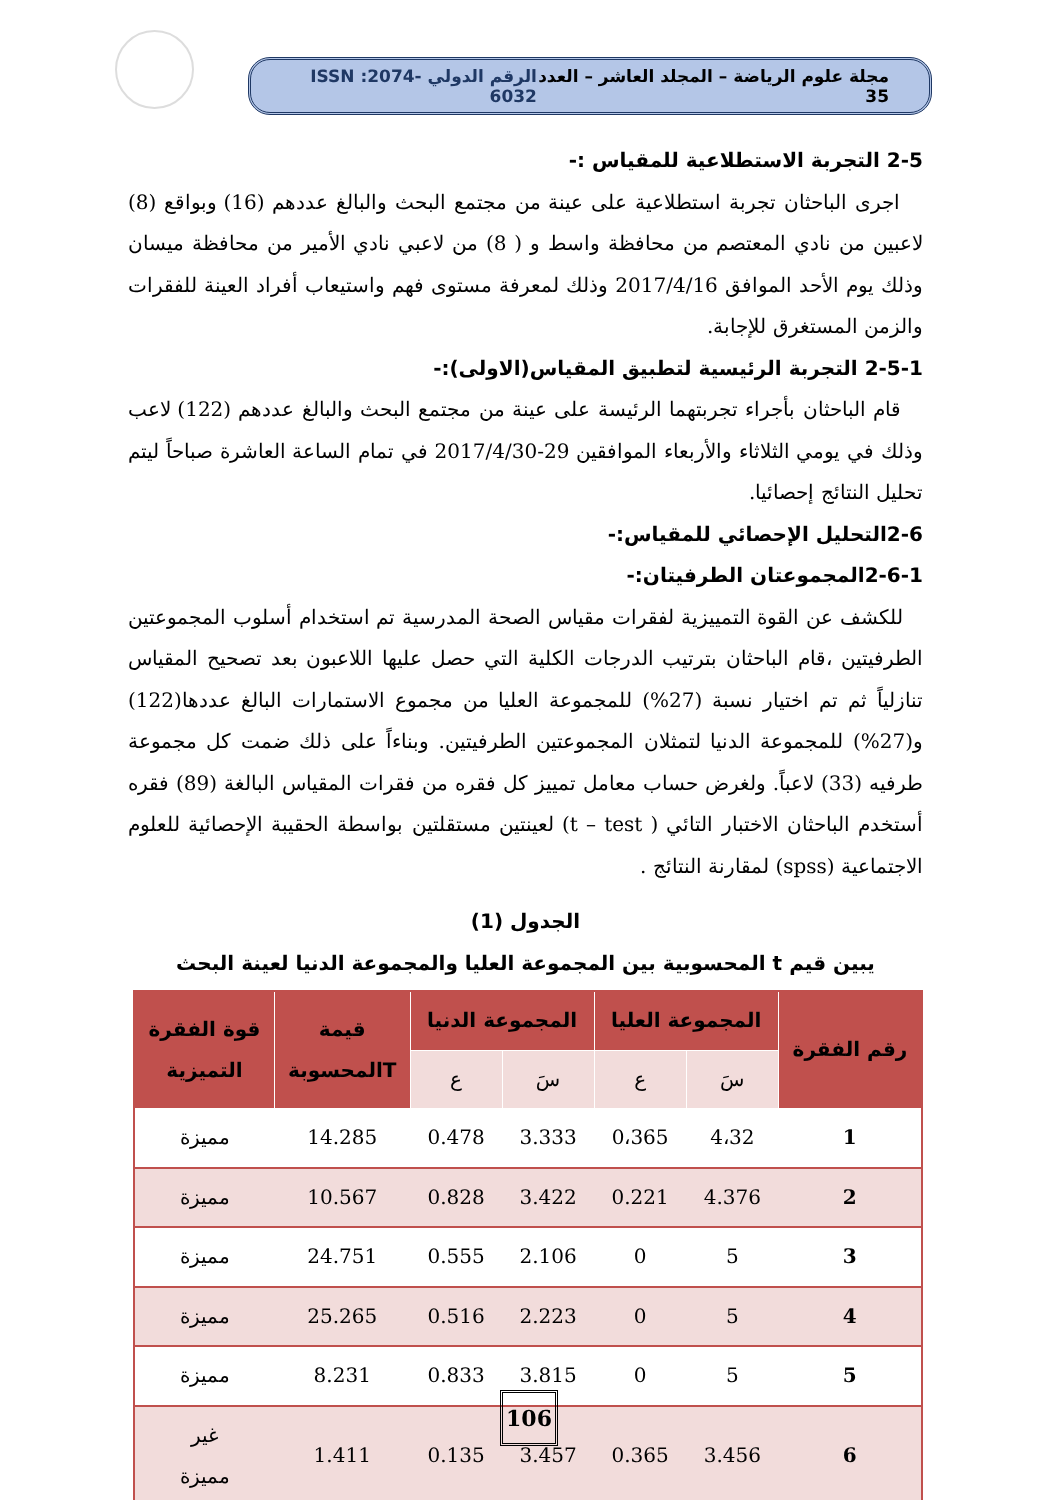مجلة علوم الرياضة – المجلد العاشر – العدد 35 الرقم الدولي ISSN :2074-6032
2-5 التجربة الاستطلاعية للمقياس :-
اجرى الباحثان تجربة استطلاعية على عينة من مجتمع البحث والبالغ عددهم (16) وبواقع (8) لاعبين من نادي المعتصم من محافظة واسط و ( 8) من لاعبي نادي الأمير من محافظة ميسان وذلك يوم الأحد الموافق 2017/4/16 وذلك لمعرفة مستوى فهم واستيعاب أفراد العينة للفقرات والزمن المستغرق للإجابة.
2-5-1 التجربة الرئيسية لتطبيق المقياس(الاولى):-
قام الباحثان بأجراء تجربتهما الرئيسة على عينة من مجتمع البحث والبالغ عددهم (122) لاعب وذلك في يومي الثلاثاء والأربعاء الموافقين 29-2017/4/30 في تمام الساعة العاشرة صباحاً ليتم تحليل النتائج إحصائيا.
2-6التحليل الإحصائي للمقياس:-
2-6-1المجموعتان الطرفيتان:-
للكشف عن القوة التمييزية لفقرات مقياس الصحة المدرسية تم استخدام أسلوب المجموعتين الطرفيتين ،قام الباحثان بترتيب الدرجات الكلية التي حصل عليها اللاعبون بعد تصحيح المقياس تنازلياً ثم تم اختيار نسبة (27%) للمجموعة العليا من مجموع الاستمارات البالغ عددها(122) و(27%) للمجموعة الدنيا لتمثلان المجموعتين الطرفيتين. وبناءاً على ذلك ضمت كل مجموعة طرفيه (33) لاعباً. ولغرض حساب معامل تمييز كل فقره من فقرات المقياس البالغة (89) فقره أستخدم الباحثان الاختبار التائي ( t – test) لعينتين مستقلتين بواسطة الحقيبة الإحصائية للعلوم الاجتماعية (spss) لمقارنة النتائج .
الجدول (1)
يبين قيم t المحسوبية بين المجموعة العليا والمجموعة الدنيا لعينة البحث
| رقم الفقرة | المجموعة العليا | | المجموعة الدنيا | | قيمة Tالمحسوبة | قوة الفقرة التميزية |
| --- | --- | --- | --- | --- | --- | --- |
| | سَ | ع | سَ | ع | | |
| 1 | 4،32 | 0،365 | 3.333 | 0.478 | 14.285 | مميزة |
| 2 | 4.376 | 0.221 | 3.422 | 0.828 | 10.567 | مميزة |
| 3 | 5 | 0 | 2.106 | 0.555 | 24.751 | مميزة |
| 4 | 5 | 0 | 2.223 | 0.516 | 25.265 | مميزة |
| 5 | 5 | 0 | 3.815 | 0.833 | 8.231 | مميزة |
| 6 | 3.456 | 0.365 | 3.457 | 0.135 | 1.411 | غير مميزة |
106